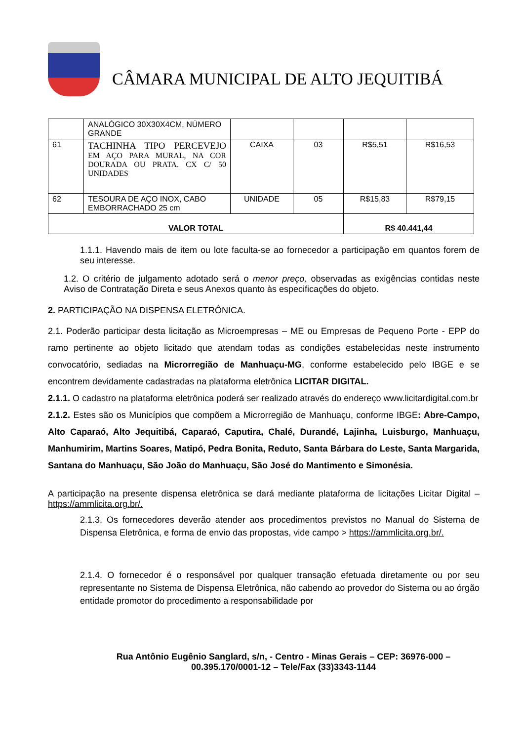CÂMARA MUNICIPAL DE ALTO JEQUITIBÁ
| | ANALÓGICO 30X30X4CM, NÚMERO GRANDE | | | | |
| 61 | TACHINHA TIPO PERCEVEJO EM AÇO PARA MURAL, NA COR DOURADA OU PRATA. CX C/ 50 UNIDADES | CAIXA | 03 | R$5,51 | R$16,53 |
| 62 | TESOURA DE AÇO INOX, CABO EMBORRACHADO 25 cm | UNIDADE | 05 | R$15,83 | R$79,15 |
| VALOR TOTAL | | | | R$ 40.441,44 | |
1.1.1. Havendo mais de item ou lote faculta-se ao fornecedor a participação em quantos forem de seu interesse.
1.2. O critério de julgamento adotado será o menor preço, observadas as exigências contidas neste Aviso de Contratação Direta e seus Anexos quanto às especificações do objeto.
2. PARTICIPAÇÃO NA DISPENSA ELETRÔNICA.
2.1. Poderão participar desta licitação as Microempresas – ME ou Empresas de Pequeno Porte - EPP do ramo pertinente ao objeto licitado que atendam todas as condições estabelecidas neste instrumento convocatório, sediadas na Microrregião de Manhuaçu-MG, conforme estabelecido pelo IBGE e se encontrem devidamente cadastradas na plataforma eletrônica LICITAR DIGITAL.
2.1.1. O cadastro na plataforma eletrônica poderá ser realizado através do endereço www.licitardigital.com.br
2.1.2. Estes são os Municípios que compõem a Microrregião de Manhuaçu, conforme IBGE: Abre-Campo, Alto Caparaó, Alto Jequitibá, Caparaó, Caputira, Chalé, Durandé, Lajinha, Luisburgo, Manhuaçu, Manhumirim, Martins Soares, Matipó, Pedra Bonita, Reduto, Santa Bárbara do Leste, Santa Margarida, Santana do Manhuaçu, São João do Manhuaçu, São José do Mantimento e Simonésia.
A participação na presente dispensa eletrônica se dará mediante plataforma de licitações Licitar Digital – https://ammlicita.org.br/.
2.1.3. Os fornecedores deverão atender aos procedimentos previstos no Manual do Sistema de Dispensa Eletrônica, e forma de envio das propostas, vide campo > https://ammlicita.org.br/.
2.1.4. O fornecedor é o responsável por qualquer transação efetuada diretamente ou por seu representante no Sistema de Dispensa Eletrônica, não cabendo ao provedor do Sistema ou ao órgão entidade promotor do procedimento a responsabilidade por
Rua Antônio Eugênio Sanglard, s/n, - Centro - Minas Gerais – CEP: 36976-000 –
00.395.170/0001-12 – Tele/Fax (33)3343-1144